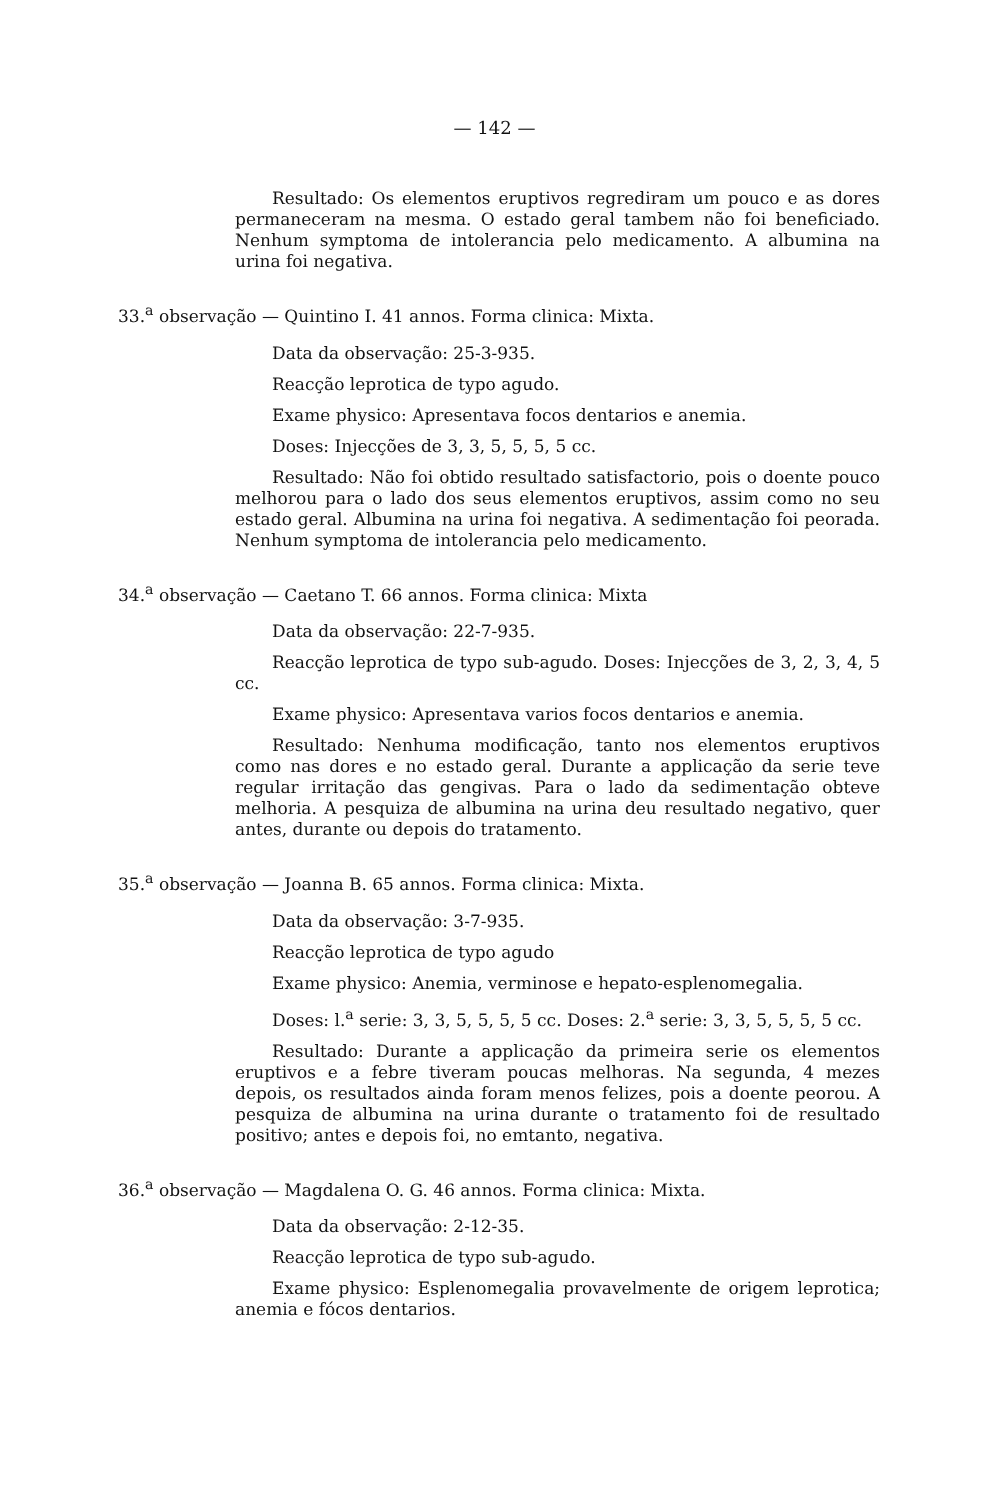— 142 —
Resultado: Os elementos eruptivos regrediram um pouco e as dores permaneceram na mesma. O estado geral tambem não foi beneficiado. Nenhum symptoma de intolerancia pelo medicamento. A albumina na urina foi negativa.
33.<sup>a</sup> observação — Quintino I. 41 annos. Forma clinica: Mixta.
Data da observação: 25-3-935.
Reacção leprotica de typo agudo.
Exame physico: Apresentava focos dentarios e anemia.
Doses: Injecções de 3, 3, 5, 5, 5, 5 cc.
Resultado: Não foi obtido resultado satisfactorio, pois o doente pouco melhorou para o lado dos seus elementos eruptivos, assim como no seu estado geral. Albumina na urina foi negativa. A sedimentação foi peorada. Nenhum symptoma de intolerancia pelo medicamento.
34.<sup>a</sup> observação — Caetano T. 66 annos. Forma clinica: Mixta
Data da observação: 22-7-935.
Reacção leprotica de typo sub-agudo. Doses: Injecções de 3, 2, 3, 4, 5 cc.
Exame physico: Apresentava varios focos dentarios e anemia.
Resultado: Nenhuma modificação, tanto nos elementos eruptivos como nas dores e no estado geral. Durante a applicação da serie teve regular irritação das gengivas. Para o lado da sedimentação obteve melhoria. A pesquiza de albumina na urina deu resultado negativo, quer antes, durante ou depois do tratamento.
35.<sup>a</sup> observação — Joanna B. 65 annos. Forma clinica: Mixta.
Data da observação: 3-7-935.
Reacção leprotica de typo agudo
Exame physico: Anemia, verminose e hepato-esplenomegalia.
Doses: l.<sup>a</sup> serie: 3, 3, 5, 5, 5, 5 cc. Doses: 2.<sup>a</sup> serie: 3, 3, 5, 5, 5, 5 cc.
Resultado: Durante a applicação da primeira serie os elementos eruptivos e a febre tiveram poucas melhoras. Na segunda, 4 mezes depois, os resultados ainda foram menos felizes, pois a doente peorou. A pesquiza de albumina na urina durante o tratamento foi de resultado positivo; antes e depois foi, no emtanto, negativa.
36.<sup>a</sup> observação — Magdalena O. G. 46 annos. Forma clinica: Mixta.
Data da observação: 2-12-35.
Reacção leprotica de typo sub-agudo.
Exame physico: Esplenomegalia provavelmente de origem leprotica; anemia e fócos dentarios.